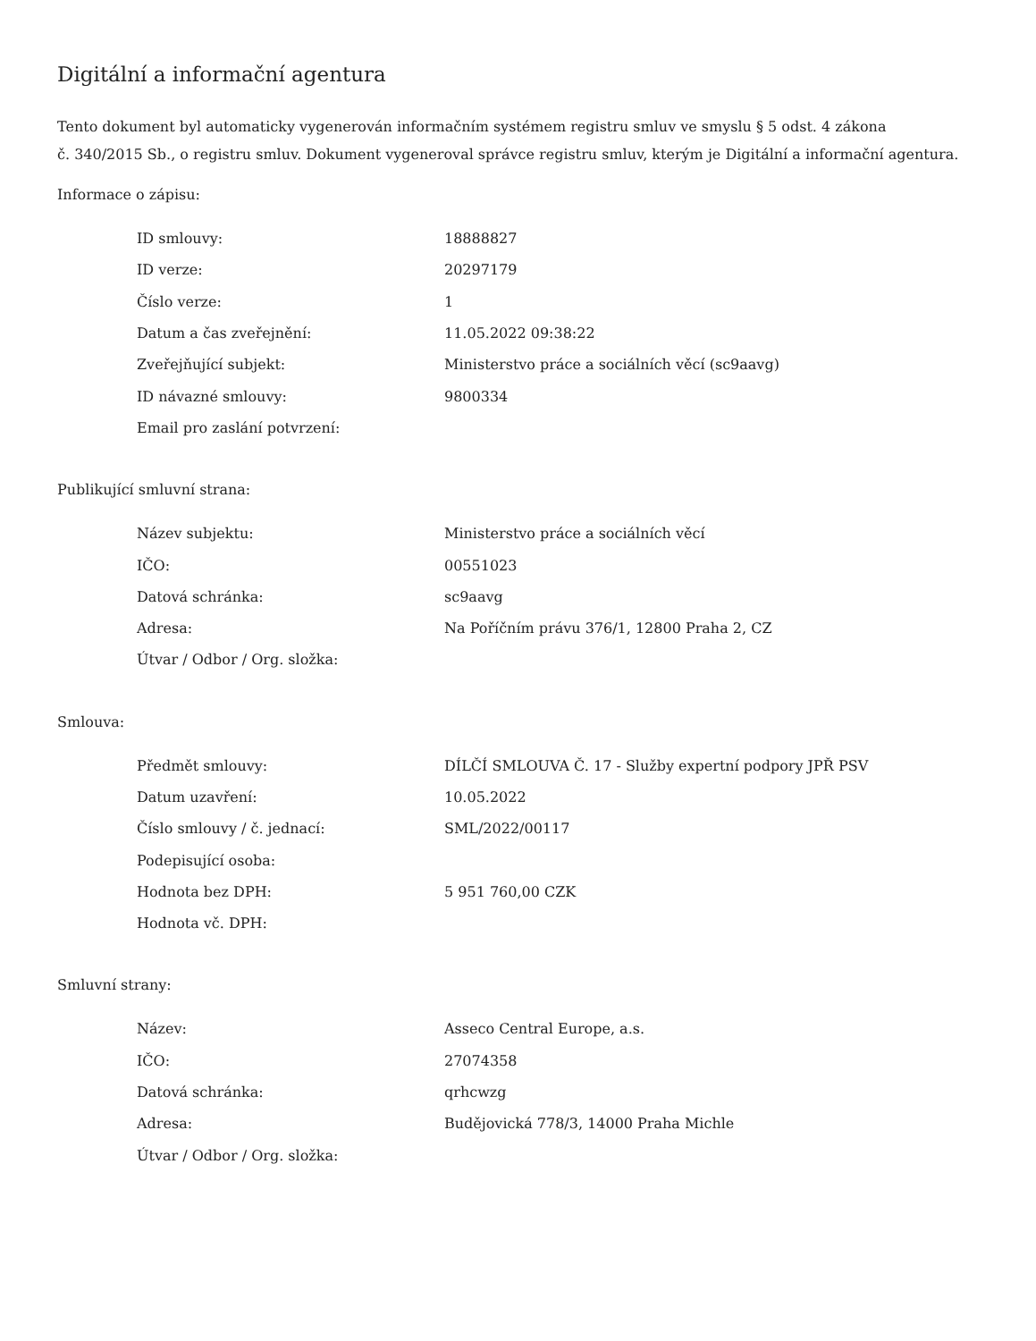Digitální a informační agentura
Tento dokument byl automaticky vygenerován informačním systémem registru smluv ve smyslu § 5 odst. 4 zákona
č. 340/2015 Sb., o registru smluv. Dokument vygeneroval správce registru smluv, kterým je Digitální a informační agentura.
Informace o zápisu:
| ID smlouvy: | 18888827 |
| ID verze: | 20297179 |
| Číslo verze: | 1 |
| Datum a čas zveřejnění: | 11.05.2022 09:38:22 |
| Zveřejňující subjekt: | Ministerstvo práce a sociálních věcí (sc9aavg) |
| ID návazné smlouvy: | 9800334 |
| Email pro zaslání potvrzení: | |
Publikující smluvní strana:
| Název subjektu: | Ministerstvo práce a sociálních věcí |
| IČO: | 00551023 |
| Datová schránka: | sc9aavg |
| Adresa: | Na Poříčním právu 376/1, 12800 Praha 2, CZ |
| Útvar / Odbor / Org. složka: | |
Smlouva:
| Předmět smlouvy: | DÍLČÍ SMLOUVA Č. 17 - Služby expertní podpory JPŘ PSV |
| Datum uzavření: | 10.05.2022 |
| Číslo smlouvy / č. jednací: | SML/2022/00117 |
| Podepisující osoba: | |
| Hodnota bez DPH: | 5 951 760,00 CZK |
| Hodnota vč. DPH: | |
Smluvní strany:
| Název: | Asseco Central Europe, a.s. |
| IČO: | 27074358 |
| Datová schránka: | qrhcwzg |
| Adresa: | Budějovická 778/3, 14000 Praha Michle |
| Útvar / Odbor / Org. složka: | |